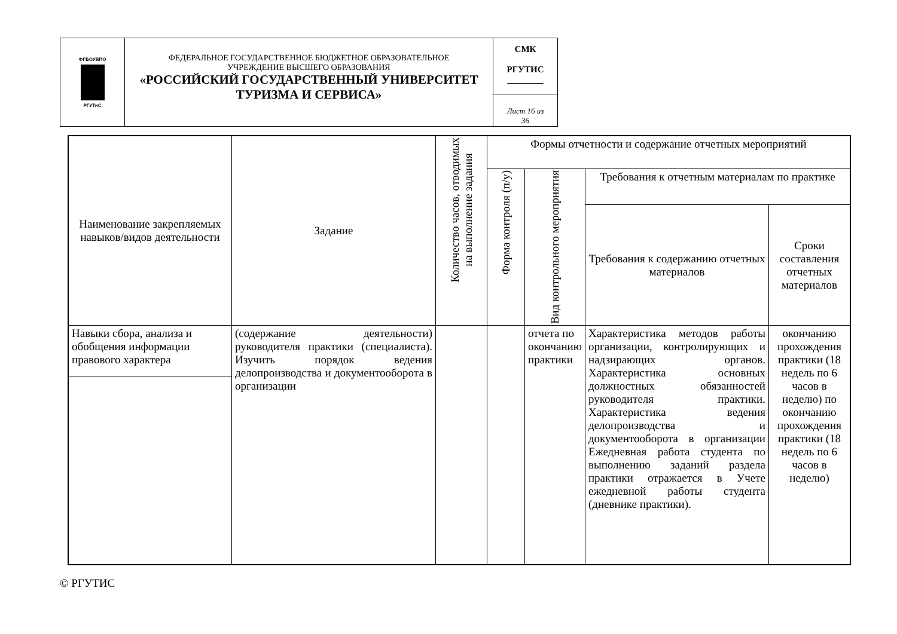| ФГБОУВПО РГУТиС | ФЕДЕРАЛЬНОЕ ГОСУДАРСТВЕННОЕ БЮДЖЕТНОЕ ОБРАЗОВАТЕЛЬНОЕ УЧРЕЖДЕНИЕ ВЫСШЕГО ОБРАЗОВАНИЯ «РОССИЙСКИЙ ГОСУДАРСТВЕННЫЙ УНИВЕРСИТЕТ ТУРИЗМА И СЕРВИСА» | СМК РГУТИС ________ |
| | | Лист 16 из 36 |
| Наименование закрепляемых навыков/видов деятельности | Задание | Количество часов, отводимых на выполнение задания | Формы отчетности и содержание отчетных мероприятий | | | |
| | | | Форма контроля (п/у) | Вид контрольного мероприятия | Требования к отчетным материалам по практике | |
| | | | | | Требования к содержанию отчетных материалов | Сроки составления отчетных материалов |
| Навыки сбора, анализа и обобщения информации правового характера | (содержание деятельности) руководителя практики (специалиста). Изучить порядок ведения делопроизводства и документооборота в организации | | | отчета по окончанию практики | Характеристика методов работы организации, контролирующих и надзирающих органов. Характеристика основных должностных обязанностей руководителя практики. Характеристика ведения делопроизводства и документооборота в организации Ежедневная работа студента по выполнению заданий раздела практики отражается в Учете ежедневной работы студента (дневнике практики). | окончанию прохождения практики (18 недель по 6 часов в неделю) по окончанию прохождения практики (18 недель по 6 часов в неделю) |
© РГУТИС